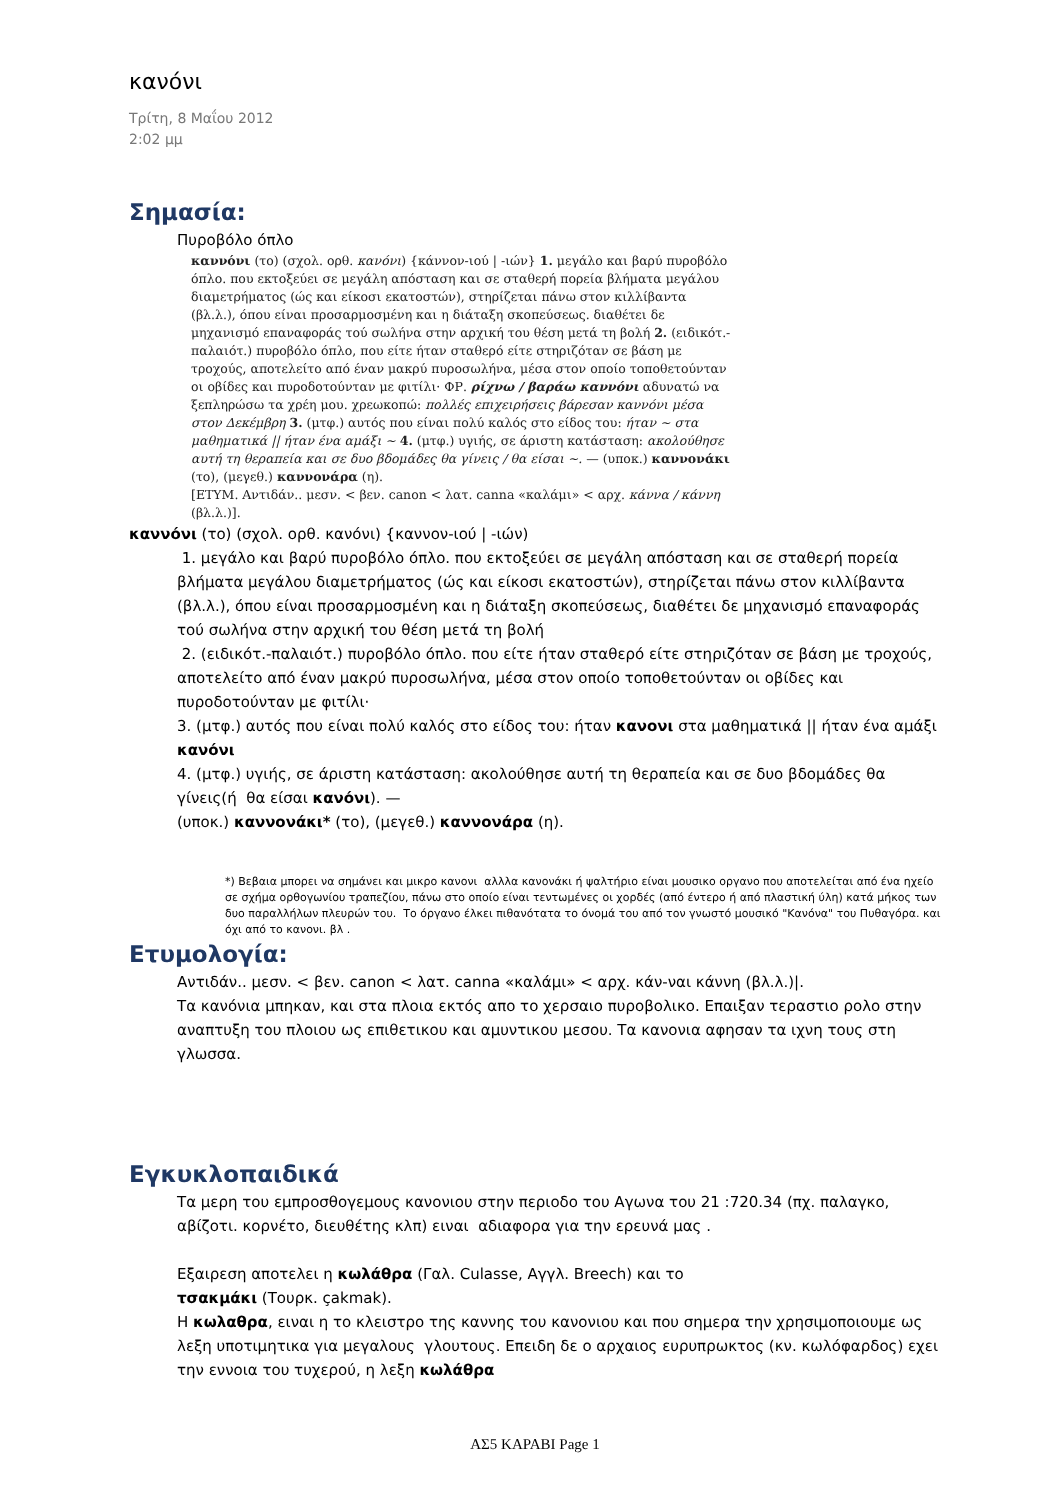κανόνι
Τρίτη, 8 Μαΐου 2012
2:02 μμ
Σημασία:
Πυροβόλο όπλο
καννόνι (το) (σχολ. ορθ. κανόνι) {κάννον-ιού | -ιών} 1. μεγάλο και βαρύ πυροβόλο όπλο. που εκτοξεύει σε μεγάλη απόσταση και σε σταθερή πορεία βλήματα μεγάλου διαμετρήματος (ώς και είκοσι εκατοστών), στηρίζεται πάνω στον κιλλίβαντα (βλ.λ.), όπου είναι προσαρμοσμένη και η διάταξη σκοπεύσεως. διαθέτει δε μηχανισμό επαναφοράς τού σωλήνα στην αρχική του θέση μετά τη βολή 2. (ειδικότ.-παλαιότ.) πυροβόλο όπλο, που είτε ήταν σταθερό είτε στηριζόταν σε βάση με τροχούς, αποτελείτο από έναν μακρύ πυροσωλήνα, μέσα στον οποίο τοποθετούνταν οι οβίδες και πυροδοτούνταν με φιτίλι· ΦΡ. ρίχνω / βαράω καννόνι αδυνατώ να ξεπληρώσω τα χρέη μου. χρεωκοπώ: πολλές επιχειρήσεις βάρεσαν καννόνι μέσα στον Δεκέμβρη 3. (μτφ.) αυτός που είναι πολύ καλός στο είδος του: ήταν ~ στα μαθηματικά || ήταν ένα αμάξι ~ 4. (μτφ.) υγιής, σε άριστη κατάσταση: ακολούθησε αυτή τη θεραπεία και σε δυο βδομάδες θα γίνεις / θα είσαι ~. — (υποκ.) καννονάκι (το), (μεγεθ.) καννονάρα (η).
[ΕΤΥΜ. Αντιδάν.. μεσν. < βεν. canon < λατ. canna «καλάμι» < αρχ. κάννα / κάννη (βλ.λ.)].
καννόνι (το) (σχολ. ορθ. κανόνι) {καννον-ιού | -ιών)
1. μεγάλο και βαρύ πυροβόλο όπλο. που εκτοξεύει σε μεγάλη απόσταση και σε σταθερή πορεία βλήματα μεγάλου διαμετρήματος (ώς και είκοσι εκατοστών), στηρίζεται πάνω στον κιλλίβαντα (βλ.λ.), όπου είναι προσαρμοσμένη και η διάταξη σκοπεύσεως, διαθέτει δε μηχανισμό επαναφοράς τού σωλήνα στην αρχική του θέση μετά τη βολή
2. (ειδικότ.-παλαιότ.) πυροβόλο όπλο. που είτε ήταν σταθερό είτε στηριζόταν σε βάση με τροχούς, αποτελείτο από έναν μακρύ πυροσωλήνα, μέσα στον οποίο τοποθετούνταν οι οβίδες και πυροδοτούνταν με φιτίλι·
3. (μτφ.) αυτός που είναι πολύ καλός στο είδος του: ήταν κανονι στα μαθηματικά || ήταν ένα αμάξι κανόνι
4. (μτφ.) υγιής, σε άριστη κατάσταση: ακολούθησε αυτή τη θεραπεία και σε δυο βδομάδες θα γίνεις(ή θα είσαι κανόνι). —
(υποκ.) καννονάκι* (το), (μεγεθ.) καννονάρα (η).
*) Βεβαια μπορει να σημάνει και μικρο κανονι αλλλα κανονάκι ή ψαλτήριο είναι μουσικο οργανο που αποτελείται από ένα ηχείο σε σχήμα ορθογωνίου τραπεζίου, πάνω στο οποίο είναι τεντωμένες οι χορδές (από έντερο ή από πλαστική ύλη) κατά μήκος των δυο παραλλήλων πλευρών του. Το όργανο έλκει πιθανότατα το όνομά του από τον γνωστό μουσικό "Κανόνα" του Πυθαγόρα. και όχι από το κανονι. βλ .
Ετυμολογία:
Αντιδάν.. μεσν. < βεν. canon < λατ. canna «καλάμι» < αρχ. κάν-ναι κάννη (βλ.λ.)|.
Τα κανόνια μπηκαν, και στα πλοια εκτός απο το χερσαιο πυροβολικο. Επαιξαν τεραστιο ρολο στην αναπτυξη του πλοιου ως επιθετικου και αμυντικου μεσου. Τα κανονια αφησαν τα ιχνη τους στη γλωσσα.
Εγκυκλοπαιδικά
Τα μερη του εμπροσθογεμους κανονιου στην περιοδο του Αγωνα του 21 :720.34 (πχ. παλαγκο, αβίζοτι. κορνέτο, διευθέτης κλπ) ειναι αδιαφορα για την ερευνά μας .
Εξαιρεση αποτελει η κωλάθρα (Γαλ. Culasse, Αγγλ. Breech) και το
τσακμάκι (Τουρκ. çakmak).
Η κωλαθρα, ειναι η το κλειστρο της καννης του κανονιου και που σημερα την χρησιμοποιουμε ως λεξη υποτιμητικα για μεγαλους γλουτους. Επειδη δε ο αρχαιος ευρυπρωκτος (κν. κωλόφαρδος) εχει την εννοια του τυχερού, η λεξη κωλάθρα
ΑΣ5 ΚΑΡΑΒΙ Page 1